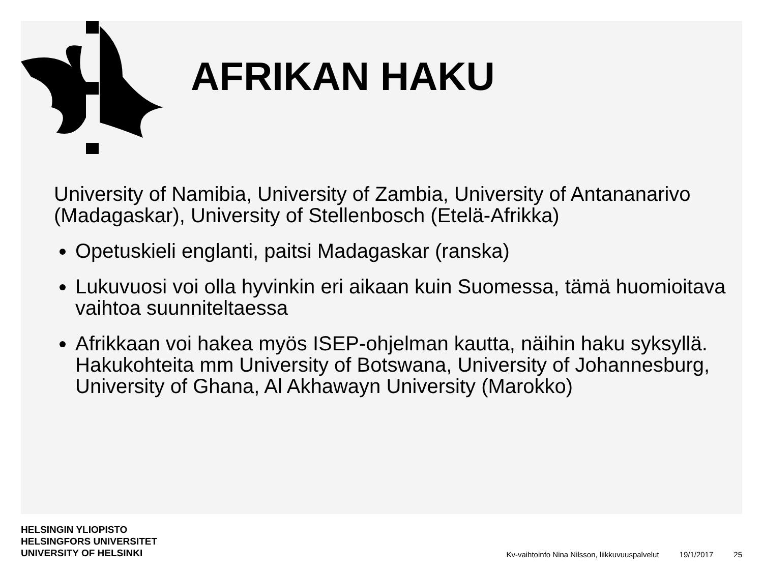AFRIKAN HAKU
University of Namibia, University of Zambia, University of Antananarivo (Madagaskar), University of Stellenbosch (Etelä-Afrikka)
Opetuskieli englanti, paitsi Madagaskar (ranska)
Lukuvuosi voi olla hyvinkin eri aikaan kuin Suomessa, tämä huomioitava vaihtoa suunniteltaessa
Afrikkaan voi hakea myös ISEP-ohjelman kautta, näihin haku syksyllä. Hakukohteita mm University of Botswana, University of Johannesburg, University of Ghana, Al Akhawayn University (Marokko)
HELSINGIN YLIOPISTO
HELSINGFORS UNIVERSITET
UNIVERSITY OF HELSINKI
Kv-vaihtoinfo Nina Nilsson, liikkuvuuspalvelut 19/1/2017 25